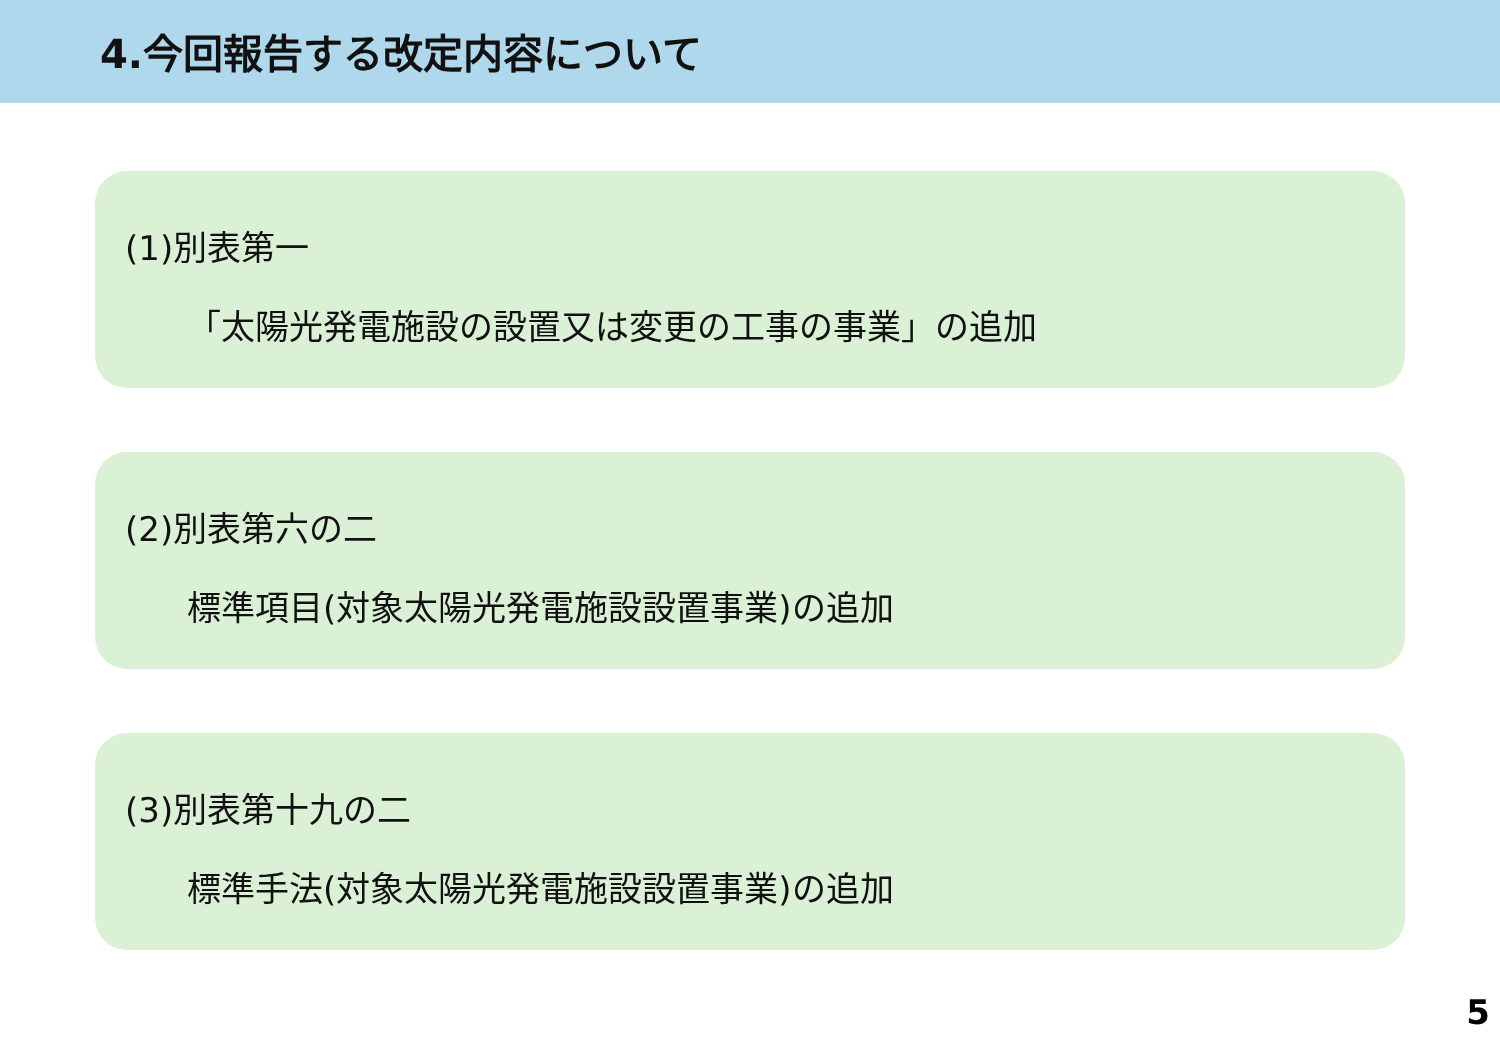4.今回報告する改定内容について
(1)別表第一
「太陽光発電施設の設置又は変更の工事の事業」の追加
(2)別表第六の二
標準項目(対象太陽光発電施設設置事業)の追加
(3)別表第十九の二
標準手法(対象太陽光発電施設設置事業)の追加
5